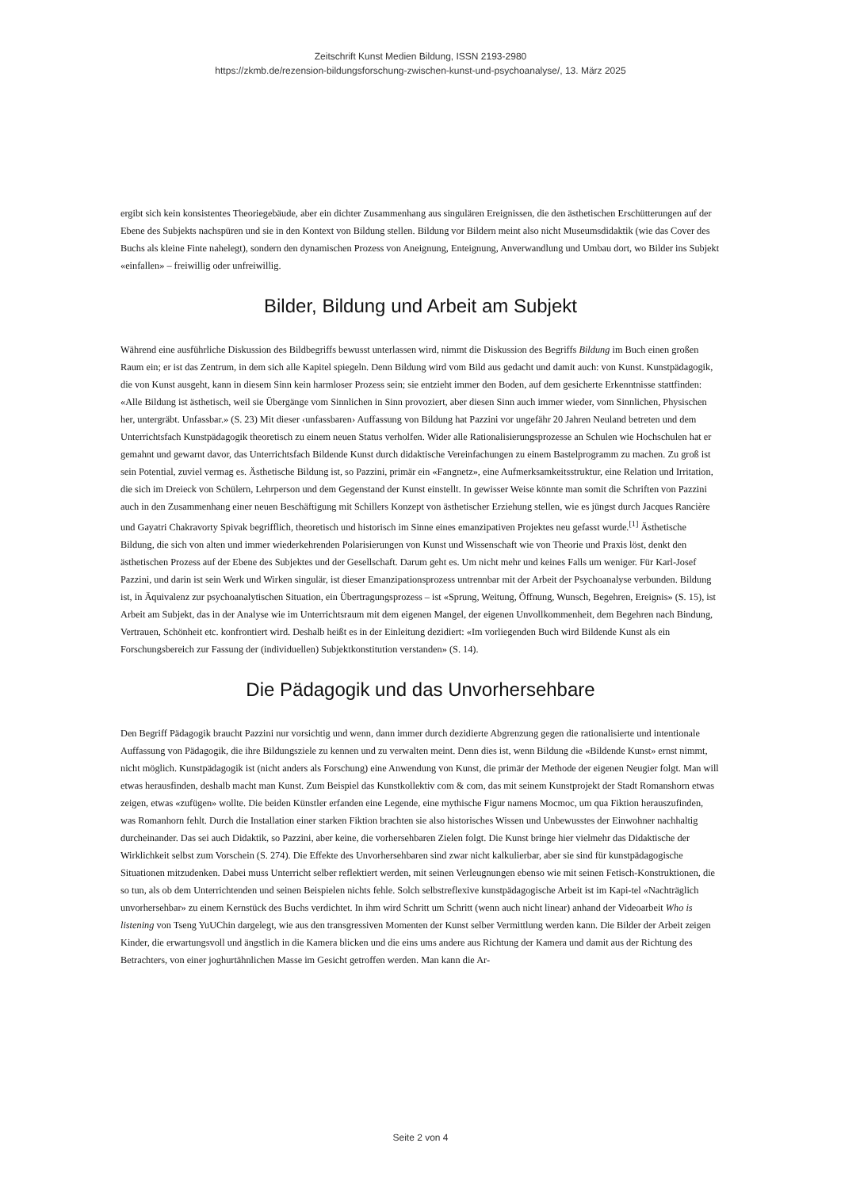Zeitschrift Kunst Medien Bildung, ISSN 2193-2980
https://zkmb.de/rezension-bildungsforschung-zwischen-kunst-und-psychoanalyse/, 13. März 2025
ergibt sich kein konsistentes Theoriegebäude, aber ein dichter Zusammenhang aus singulären Ereignissen, die den ästhetischen Erschütterungen auf der Ebene des Subjekts nachspüren und sie in den Kontext von Bildung stellen. Bildung vor Bildern meint also nicht Museumsdidaktik (wie das Cover des Buchs als kleine Finte nahelegt), sondern den dynamischen Prozess von Aneignung, Enteignung, Anverwandlung und Umbau dort, wo Bilder ins Subjekt «einfallen» – freiwillig oder unfreiwillig.
Bilder, Bildung und Arbeit am Subjekt
Während eine ausführliche Diskussion des Bildbegriffs bewusst unterlassen wird, nimmt die Diskussion des Begriffs Bildung im Buch einen großen Raum ein; er ist das Zentrum, in dem sich alle Kapitel spiegeln. Denn Bildung wird vom Bild aus gedacht und damit auch: von Kunst. Kunstpädagogik, die von Kunst ausgeht, kann in diesem Sinn kein harmloser Prozess sein; sie entzieht immer den Boden, auf dem gesicherte Erkenntnisse stattfinden: «Alle Bildung ist ästhetisch, weil sie Übergänge vom Sinnlichen in Sinn provoziert, aber diesen Sinn auch immer wieder, vom Sinnlichen, Physischen her, untergräbt. Unfassbar.» (S. 23) Mit dieser ‹unfassbaren› Auffassung von Bildung hat Pazzini vor ungefähr 20 Jahren Neuland betreten und dem Unterrichtsfach Kunstpädagogik theoretisch zu einem neuen Status verholfen. Wider alle Rationalisierungsprozesse an Schulen wie Hochschulen hat er gemahnt und gewarnt davor, das Unterrichtsfach Bildende Kunst durch didaktische Vereinfachungen zu einem Bastelprogramm zu machen. Zu groß ist sein Potential, zuviel vermag es. Ästhetische Bildung ist, so Pazzini, primär ein «Fangnetz», eine Aufmerksamkeitsstruktur, eine Relation und Irritation, die sich im Dreieck von Schülern, Lehrperson und dem Gegenstand der Kunst einstellt. In gewisser Weise könnte man somit die Schriften von Pazzini auch in den Zusammenhang einer neuen Beschäftigung mit Schillers Konzept von ästhetischer Erziehung stellen, wie es jüngst durch Jacques Rancière und Gayatri Chakravorty Spivak begrifflich, theoretisch und historisch im Sinne eines emanzipativen Projektes neu gefasst wurde.<sup>[1]</sup> Ästhetische Bildung, die sich von alten und immer wiederkehrenden Polarisierungen von Kunst und Wissenschaft wie von Theorie und Praxis löst, denkt den ästhetischen Prozess auf der Ebene des Subjektes und der Gesellschaft. Darum geht es. Um nicht mehr und keines Falls um weniger. Für Karl-Josef Pazzini, und darin ist sein Werk und Wirken singulär, ist dieser Emanzipationsprozess untrennbar mit der Arbeit der Psychoanalyse verbunden. Bildung ist, in Äquivalenz zur psychoanalytischen Situation, ein Übertragungsprozess – ist «Sprung, Weitung, Öffnung, Wunsch, Begehren, Ereignis» (S. 15), ist Arbeit am Subjekt, das in der Analyse wie im Unterrichtsraum mit dem eigenen Mangel, der eigenen Unvollkommenheit, dem Begehren nach Bindung, Vertrauen, Schönheit etc. konfrontiert wird. Deshalb heißt es in der Einleitung dezidiert: «Im vorliegenden Buch wird Bildende Kunst als ein Forschungsbereich zur Fassung der (individuellen) Subjektkonstitution verstanden» (S. 14).
Die Pädagogik und das Unvorhersehbare
Den Begriff Pädagogik braucht Pazzini nur vorsichtig und wenn, dann immer durch dezidierte Abgrenzung gegen die rationalisierte und intentionale Auffassung von Pädagogik, die ihre Bildungsziele zu kennen und zu verwalten meint. Denn dies ist, wenn Bildung die «Bildende Kunst» ernst nimmt, nicht möglich. Kunstpädagogik ist (nicht anders als Forschung) eine Anwendung von Kunst, die primär der Methode der eigenen Neugier folgt. Man will etwas herausfinden, deshalb macht man Kunst. Zum Beispiel das Kunstkollektiv com & com, das mit seinem Kunstprojekt der Stadt Romanshorn etwas zeigen, etwas «zufügen» wollte. Die beiden Künstler erfanden eine Legende, eine mythische Figur namens Mocmoc, um qua Fiktion herauszufinden, was Romanhorn fehlt. Durch die Installation einer starken Fiktion brachten sie also historisches Wissen und Unbewusstes der Einwohner nachhaltig durcheinander. Das sei auch Didaktik, so Pazzini, aber keine, die vorhersehbaren Zielen folgt. Die Kunst bringe hier vielmehr das Didaktische der Wirklichkeit selbst zum Vorschein (S. 274). Die Effekte des Unvorhersehbaren sind zwar nicht kalkulierbar, aber sie sind für kunstpädagogische Situationen mitzudenken. Dabei muss Unterricht selber reflektiert werden, mit seinen Verleugnungen ebenso wie mit seinen Fetisch-Konstruktionen, die so tun, als ob dem Unterrichtenden und seinen Beispielen nichts fehle. Solch selbstreflexive kunstpädagogische Arbeit ist im Kapi-tel «Nachträglich unvorhersehbar» zu einem Kernstück des Buchs verdichtet. In ihm wird Schritt um Schritt (wenn auch nicht linear) anhand der Videoarbeit Who is listening von Tseng YuUChin dargelegt, wie aus den transgressiven Momenten der Kunst selber Vermittlung werden kann. Die Bilder der Arbeit zeigen Kinder, die erwartungsvoll und ängstlich in die Kamera blicken und die eins ums andere aus Richtung der Kamera und damit aus der Richtung des Betrachters, von einer joghurtähnlichen Masse im Gesicht getroffen werden. Man kann die Ar-
Seite 2 von 4